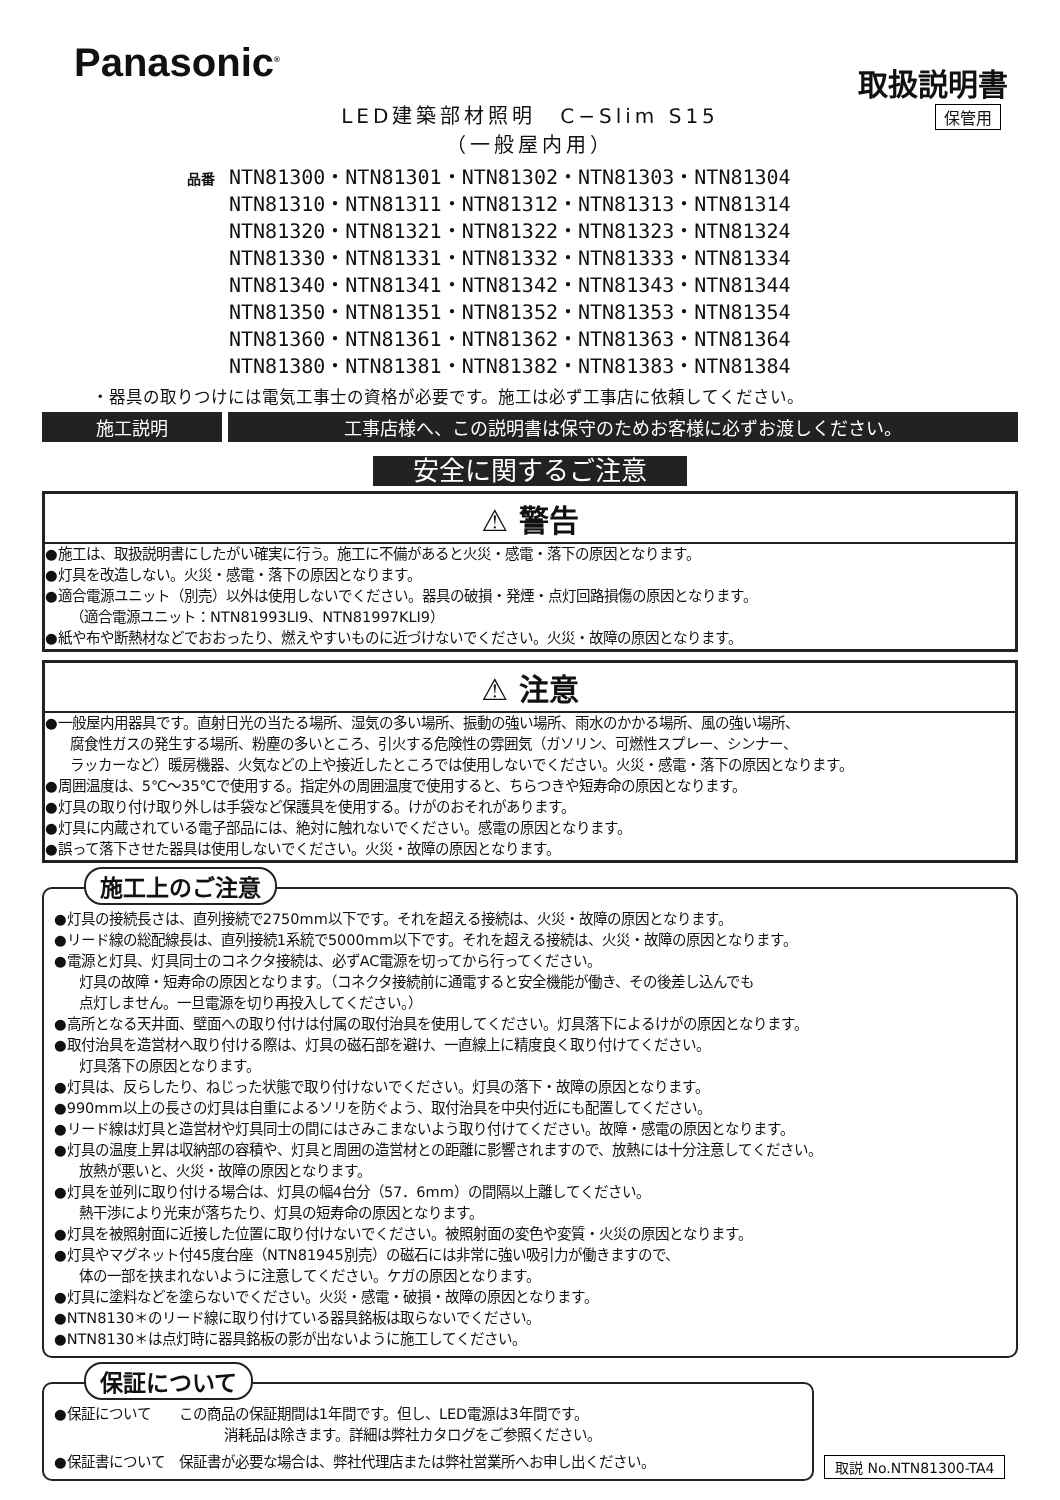Panasonic<sup>®</sup>
取扱説明書
保管用
LED建築部材照明　C−Slim S15
（一般屋内用）
品番
NTN81300・NTN81301・NTN81302・NTN81303・NTN81304
NTN81310・NTN81311・NTN81312・NTN81313・NTN81314
NTN81320・NTN81321・NTN81322・NTN81323・NTN81324
NTN81330・NTN81331・NTN81332・NTN81333・NTN81334
NTN81340・NTN81341・NTN81342・NTN81343・NTN81344
NTN81350・NTN81351・NTN81352・NTN81353・NTN81354
NTN81360・NTN81361・NTN81362・NTN81363・NTN81364
NTN81380・NTN81381・NTN81382・NTN81383・NTN81384
・器具の取りつけには電気工事士の資格が必要です。施工は必ず工事店に依頼してください。
施工説明 工事店様へ、この説明書は保守のためお客様に必ずお渡しください。
安全に関するご注意
⚠ 警告
●施工は、取扱説明書にしたがい確実に行う。施工に不備があると火災・感電・落下の原因となります。
●灯具を改造しない。火災・感電・落下の原因となります。
●適合電源ユニット（別売）以外は使用しないでください。器具の破損・発煙・点灯回路損傷の原因となります。
（適合電源ユニット：NTN81993LI9、NTN81997KLI9）
●紙や布や断熱材などでおおったり、燃えやすいものに近づけないでください。火災・故障の原因となります。
⚠ 注意
●一般屋内用器具です。直射日光の当たる場所、湿気の多い場所、振動の強い場所、雨水のかかる場所、風の強い場所、
腐食性ガスの発生する場所、粉塵の多いところ、引火する危険性の雰囲気（ガソリン、可燃性スプレー、シンナー、
ラッカーなど）暖房機器、火気などの上や接近したところでは使用しないでください。火災・感電・落下の原因となります。
●周囲温度は、5℃〜35℃で使用する。指定外の周囲温度で使用すると、ちらつきや短寿命の原因となります。
●灯具の取り付け取り外しは手袋など保護具を使用する。けがのおそれがあります。
●灯具に内蔵されている電子部品には、絶対に触れないでください。感電の原因となります。
●誤って落下させた器具は使用しないでください。火災・故障の原因となります。
施工上のご注意
●灯具の接続長さは、直列接続で2750mm以下です。それを超える接続は、火災・故障の原因となります。
●リード線の総配線長は、直列接続1系統で5000mm以下です。それを超える接続は、火災・故障の原因となります。
●電源と灯具、灯具同士のコネクタ接続は、必ずAC電源を切ってから行ってください。
灯具の故障・短寿命の原因となります。（コネクタ接続前に通電すると安全機能が働き、その後差し込んでも
点灯しません。一旦電源を切り再投入してください。）
●高所となる天井面、壁面への取り付けは付属の取付治具を使用してください。灯具落下によるけがの原因となります。
●取付治具を造営材へ取り付ける際は、灯具の磁石部を避け、一直線上に精度良く取り付けてください。
灯具落下の原因となります。
●灯具は、反らしたり、ねじった状態で取り付けないでください。灯具の落下・故障の原因となります。
●990mm以上の長さの灯具は自重によるソリを防ぐよう、取付治具を中央付近にも配置してください。
●リード線は灯具と造営材や灯具同士の間にはさみこまないよう取り付けてください。故障・感電の原因となります。
●灯具の温度上昇は収納部の容積や、灯具と周囲の造営材との距離に影響されますので、放熱には十分注意してください。
放熱が悪いと、火災・故障の原因となります。
●灯具を並列に取り付ける場合は、灯具の幅4台分（57．6mm）の間隔以上離してください。
熱干渉により光束が落ちたり、灯具の短寿命の原因となります。
●灯具を被照射面に近接した位置に取り付けないでください。被照射面の変色や変質・火災の原因となります。
●灯具やマグネット付45度台座（NTN81945別売）の磁石には非常に強い吸引力が働きますので、
体の一部を挟まれないように注意してください。ケガの原因となります。
●灯具に塗料などを塗らないでください。火災・感電・破損・故障の原因となります。
●NTN8130＊のリード線に取り付けている器具銘板は取らないでください。
●NTN8130＊は点灯時に器具銘板の影が出ないように施工してください。
保証について
●保証について　　この商品の保証期間は1年間です。但し、LED電源は3年間です。
消耗品は除きます。詳細は弊社カタログをご参照ください。
●保証書について　保証書が必要な場合は、弊社代理店または弊社営業所へお申し出ください。
取説 No.NTN81300-TA4